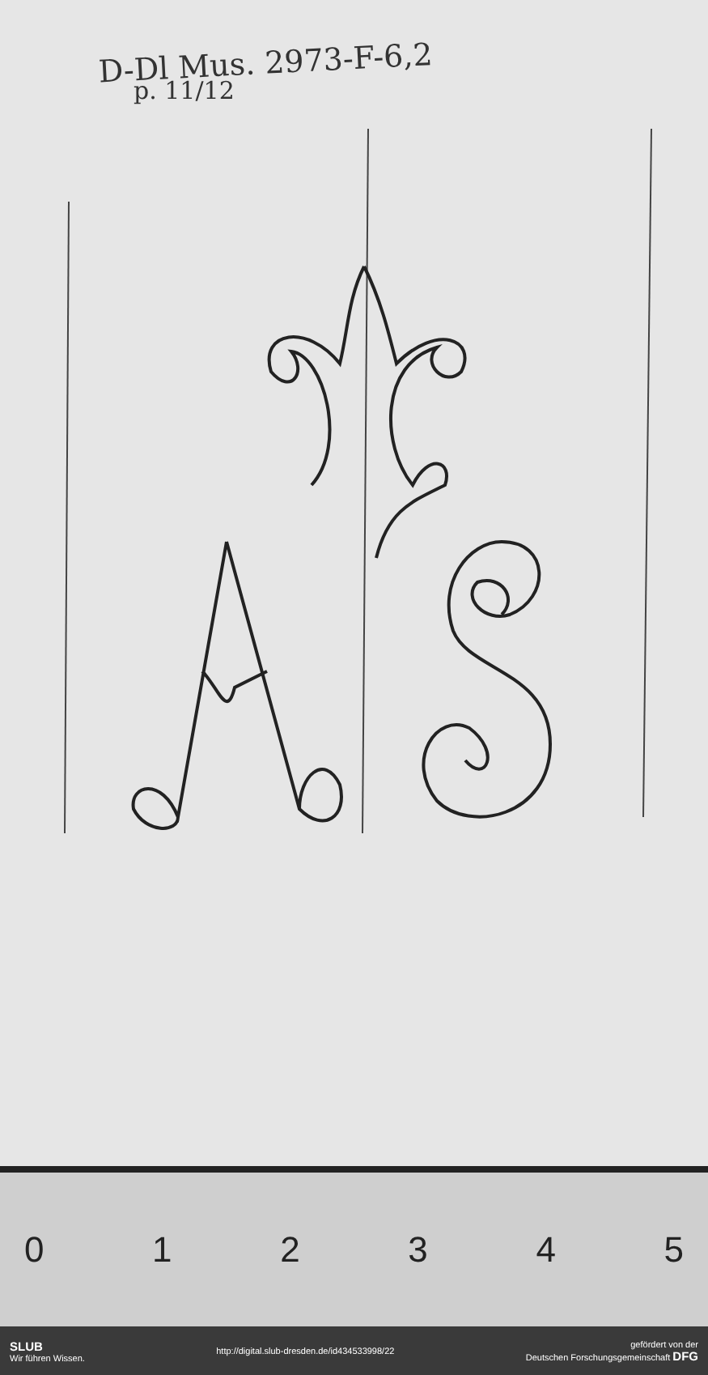D-Dl Mus. 2973-F-6,2
p. 11/12
012345
SLUB
Wir führen Wissen.
http://digital.slub-dresden.de/id434533998/22
gefördert von der
Deutschen Forschungsgemeinschaft DFG